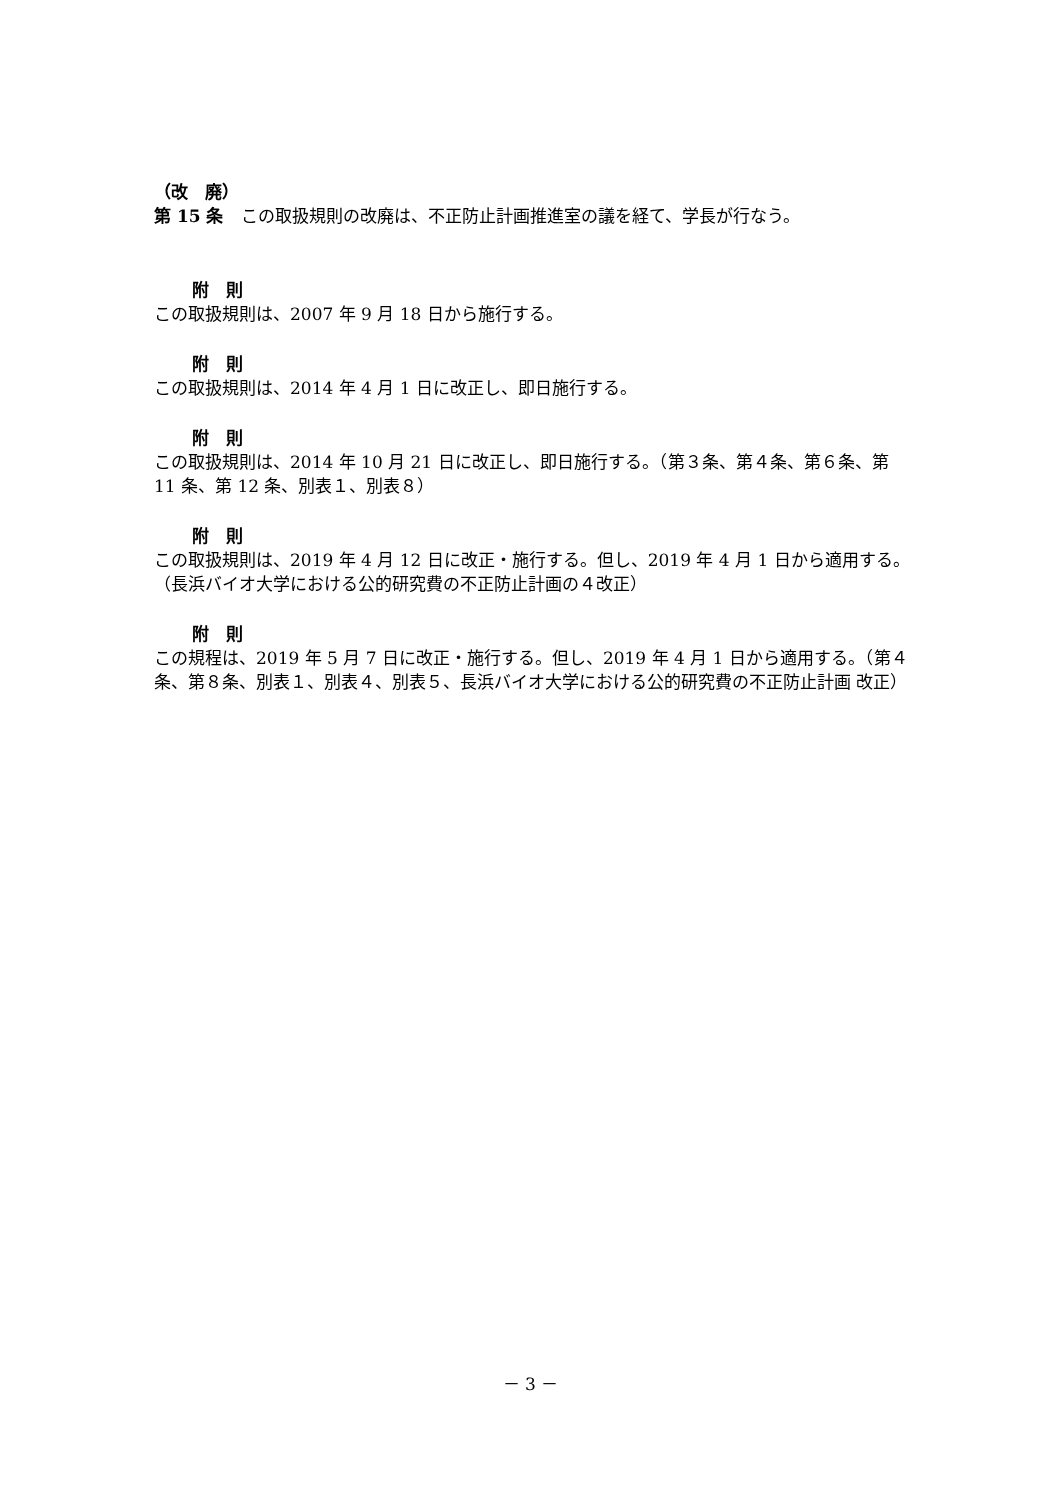（改　廃）
第 15 条　この取扱規則の改廃は、不正防止計画推進室の議を経て、学長が行なう。
附　則
この取扱規則は、2007 年 9 月 18 日から施行する。
附　則
この取扱規則は、2014 年 4 月 1 日に改正し、即日施行する。
附　則
この取扱規則は、2014 年 10 月 21 日に改正し、即日施行する。（第３条、第４条、第６条、第 11 条、第 12 条、別表１、別表８）
附　則
この取扱規則は、2019 年 4 月 12 日に改正・施行する。但し、2019 年 4 月 1 日から適用する。（長浜バイオ大学における公的研究費の不正防止計画の４改正）
附　則
この規程は、2019 年 5 月 7 日に改正・施行する。但し、2019 年 4 月 1 日から適用する。（第４条、第８条、別表１、別表４、別表５、長浜バイオ大学における公的研究費の不正防止計画 改正）
－ 3 －